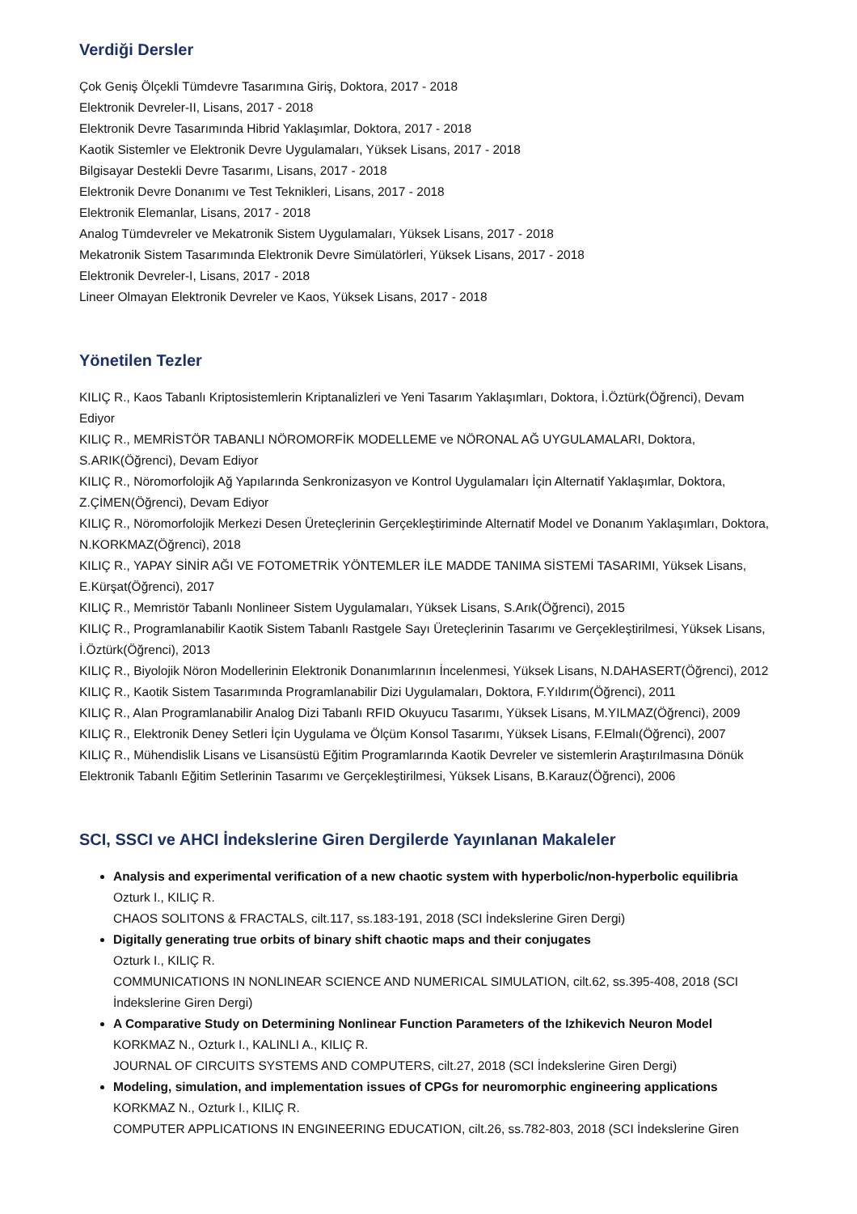Verdiği Dersler
Çok Geniş Ölçekli Tümdevre Tasarımına Giriş, Doktora, 2017 - 2018
Elektronik Devreler-II, Lisans, 2017 - 2018
Elektronik Devre Tasarımında Hibrid Yaklaşımlar, Doktora, 2017 - 2018
Kaotik Sistemler ve Elektronik Devre Uygulamaları, Yüksek Lisans, 2017 - 2018
Bilgisayar Destekli Devre Tasarımı, Lisans, 2017 - 2018
Elektronik Devre Donanımı ve Test Teknikleri, Lisans, 2017 - 2018
Elektronik Elemanlar, Lisans, 2017 - 2018
Analog Tümdevreler ve Mekatronik Sistem Uygulamaları, Yüksek Lisans, 2017 - 2018
Mekatronik Sistem Tasarımında Elektronik Devre Simülatörleri, Yüksek Lisans, 2017 - 2018
Elektronik Devreler-I, Lisans, 2017 - 2018
Lineer Olmayan Elektronik Devreler ve Kaos, Yüksek Lisans, 2017 - 2018
Yönetilen Tezler
KILIÇ R., Kaos Tabanlı Kriptosistemlerin Kriptanalizleri ve Yeni Tasarım Yaklaşımları, Doktora, İ.Öztürk(Öğrenci), Devam Ediyor
KILIÇ R., MEMRİSTÖR TABANLI NÖROMORFİK MODELLEME ve NÖRONAL AĞ UYGULAMALARI, Doktora, S.ARIK(Öğrenci), Devam Ediyor
KILIÇ R., Nöromorfolojik Ağ Yapılarında Senkronizasyon ve Kontrol Uygulamaları İçin Alternatif Yaklaşımlar, Doktora, Z.ÇİMEN(Öğrenci), Devam Ediyor
KILIÇ R., Nöromorfolojik Merkezi Desen Üreteçlerinin Gerçekleştiriminde Alternatif Model ve Donanım Yaklaşımları, Doktora, N.KORKMAZ(Öğrenci), 2018
KILIÇ R., YAPAY SİNİR AĞI VE FOTOMETRİK YÖNTEMLER İLE MADDE TANIMA SİSTEMİ TASARIMI, Yüksek Lisans, E.Kürşat(Öğrenci), 2017
KILIÇ R., Memristör Tabanlı Nonlineer Sistem Uygulamaları, Yüksek Lisans, S.Arık(Öğrenci), 2015
KILIÇ R., Programlanabilir Kaotik Sistem Tabanlı Rastgele Sayı Üreteçlerinin Tasarımı ve Gerçekleştirilmesi, Yüksek Lisans, İ.Öztürk(Öğrenci), 2013
KILIÇ R., Biyolojik Nöron Modellerinin Elektronik Donanımlarının İncelenmesi, Yüksek Lisans, N.DAHASERT(Öğrenci), 2012
KILIÇ R., Kaotik Sistem Tasarımında Programlanabilir Dizi Uygulamaları, Doktora, F.Yıldırım(Öğrenci), 2011
KILIÇ R., Alan Programlanabilir Analog Dizi Tabanlı RFID Okuyucu Tasarımı, Yüksek Lisans, M.YILMAZ(Öğrenci), 2009
KILIÇ R., Elektronik Deney Setleri İçin Uygulama ve Ölçüm Konsol Tasarımı, Yüksek Lisans, F.Elmalı(Öğrenci), 2007
KILIÇ R., Mühendislik Lisans ve Lisansüstü Eğitim Programlarında Kaotik Devreler ve sistemlerin Araştırılmasına Dönük Elektronik Tabanlı Eğitim Setlerinin Tasarımı ve Gerçekleştirilmesi, Yüksek Lisans, B.Karauz(Öğrenci), 2006
SCI, SSCI ve AHCI İndekslerine Giren Dergilerde Yayınlanan Makaleler
Analysis and experimental verification of a new chaotic system with hyperbolic/non-hyperbolic equilibria
Ozturk I., KILIÇ R.
CHAOS SOLITONS & FRACTALS, cilt.117, ss.183-191, 2018 (SCI İndekslerine Giren Dergi)
Digitally generating true orbits of binary shift chaotic maps and their conjugates
Ozturk I., KILIÇ R.
COMMUNICATIONS IN NONLINEAR SCIENCE AND NUMERICAL SIMULATION, cilt.62, ss.395-408, 2018 (SCI İndekslerine Giren Dergi)
A Comparative Study on Determining Nonlinear Function Parameters of the Izhikevich Neuron Model
KORKMAZ N., Ozturk I., KALINLI A., KILIÇ R.
JOURNAL OF CIRCUITS SYSTEMS AND COMPUTERS, cilt.27, 2018 (SCI İndekslerine Giren Dergi)
Modeling, simulation, and implementation issues of CPGs for neuromorphic engineering applications
KORKMAZ N., Ozturk I., KILIÇ R.
COMPUTER APPLICATIONS IN ENGINEERING EDUCATION, cilt.26, ss.782-803, 2018 (SCI İndekslerine Giren